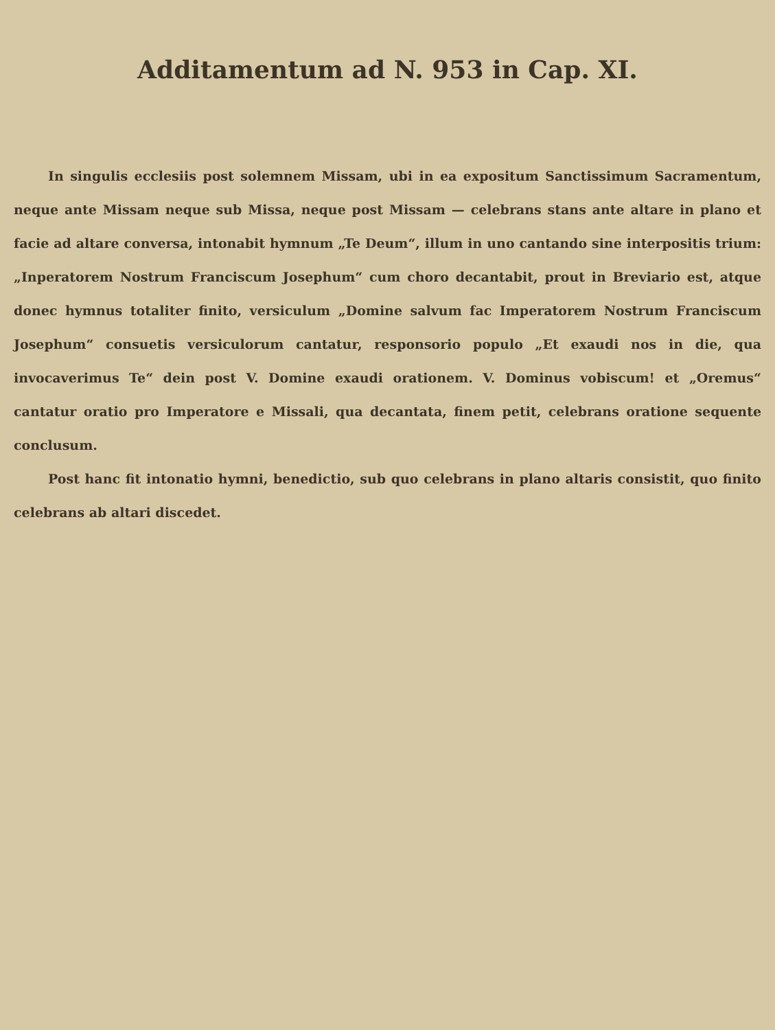Additamentum ad N. 953 in Cap. XI.
In singulis ecclesiis post solemnem Missam, ubi in ea expositum Sanctissimum Sacramentum, neque ante Missam neque sub Missa, neque post Missam — celebrans stans ante altare in plano et facie ad altare conversa, intonabit hymnum „Te Deum“, illum in uno cantando sine interpositis trium: „Inperatorem Nostrum Franciscum Josephum“ cum choro decantabit, prout in Breviario est, atque donec hymnus totaliter finito, versiculum „Domine salvum fac Imperatorem Nostrum Franciscum Josephum“ consuetis versiculorum cantatur, responsorio populo „Et exaudi nos in die, qua invocaverimus Te“ dein post V. Domine exaudi orationem. V. Dominus vobiscum! et „Oremus“ cantatur oratio pro Imperatore e Missali, qua decantata, finem petit, celebrans oratione sequente conclusum.
Post hanc fit intonatio hymni, benedictio, sub quo celebrans in plano altaris consistit, quo finito celebrans ab altari discedet.